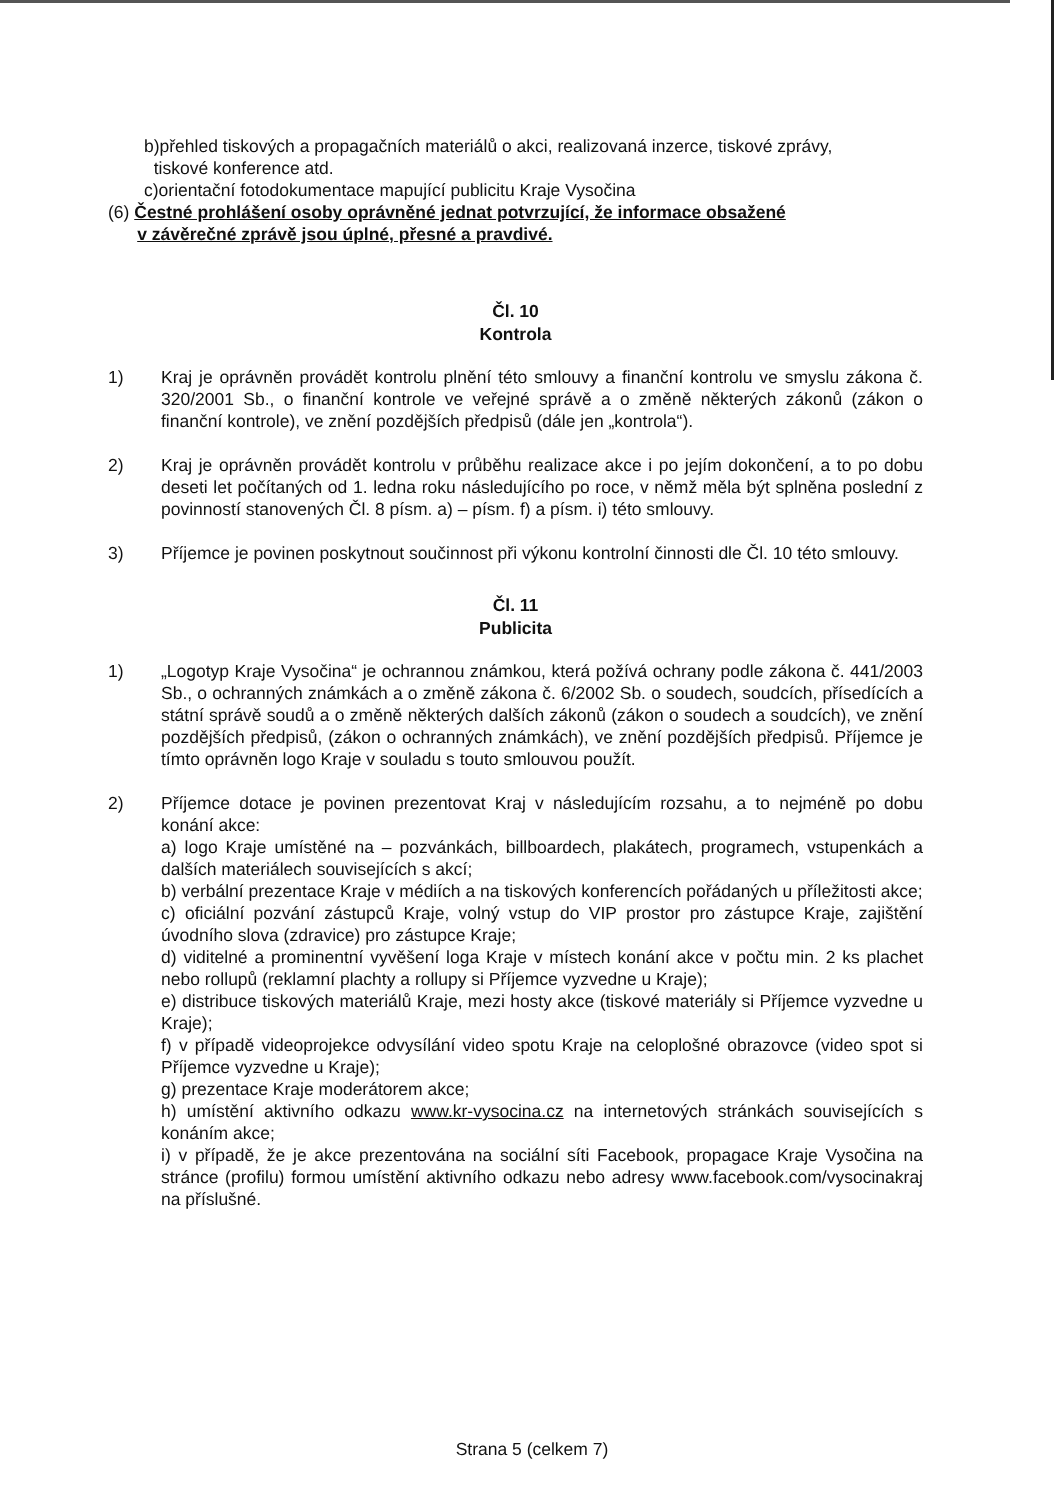b)přehled tiskových a propagačních materiálů o akci, realizovaná inzerce, tiskové zprávy,
tiskové konference atd.
c)orientační fotodokumentace mapující publicitu Kraje Vysočina
(6) Čestné prohlášení osoby oprávněné jednat potvrzující, že informace obsažené
v závěrečné zprávě jsou úplné, přesné a pravdivé.
Čl. 10
Kontrola
1) Kraj je oprávněn provádět kontrolu plnění této smlouvy a finanční kontrolu ve smyslu zákona č. 320/2001 Sb., o finanční kontrole ve veřejné správě a o změně některých zákonů (zákon o finanční kontrole), ve znění pozdějších předpisů (dále jen „kontrola“).
2) Kraj je oprávněn provádět kontrolu v průběhu realizace akce i po jejím dokončení, a to po dobu deseti let počítaných od 1. ledna roku následujícího po roce, v němž měla být splněna poslední z povinností stanovených Čl. 8 písm. a) – písm. f) a písm. i) této smlouvy.
3) Příjemce je povinen poskytnout součinnost při výkonu kontrolní činnosti dle Čl. 10 této smlouvy.
Čl. 11
Publicita
1) „Logotyp Kraje Vysočina“ je ochrannou známkou, která požívá ochrany podle zákona č. 441/2003 Sb., o ochranných známkách a o změně zákona č. 6/2002 Sb. o soudech, soudcích, přísedících a státní správě soudů a o změně některých dalších zákonů (zákon o soudech a soudcích), ve znění pozdějších předpisů, (zákon o ochranných známkách), ve znění pozdějších předpisů. Příjemce je tímto oprávněn logo Kraje v souladu s touto smlouvou použít.
2) Příjemce dotace je povinen prezentovat Kraj v následujícím rozsahu, a to nejméně po dobu konání akce:
a) logo Kraje umístěné na – pozvánkách, billboardech, plakátech, programech, vstupenkách a dalších materiálech souvisejících s akcí;
b) verbální prezentace Kraje v médiích a na tiskových konferencích pořádaných u příležitosti akce;
c) oficiální pozvání zástupců Kraje, volný vstup do VIP prostor pro zástupce Kraje, zajištění úvodního slova (zdravice) pro zástupce Kraje;
d) viditelné a prominentní vyvěšení loga Kraje v místech konání akce v počtu min. 2 ks plachet nebo rollupů (reklamní plachty a rollupy si Příjemce vyzvedne u Kraje);
e) distribuce tiskových materiálů Kraje, mezi hosty akce (tiskové materiály si Příjemce vyzvedne u Kraje);
f) v případě videoprojekce odvysílání video spotu Kraje na celoplošné obrazovce (video spot si Příjemce vyzvedne u Kraje);
g) prezentace Kraje moderátorem akce;
h) umístění aktivního odkazu www.kr-vysocina.cz na internetových stránkách souvisejících s konáním akce;
i) v případě, že je akce prezentována na sociální síti Facebook, propagace Kraje Vysočina na stránce (profilu) formou umístění aktivního odkazu nebo adresy www.facebook.com/vysocinakraj na příslušné.
Strana 5 (celkem 7)